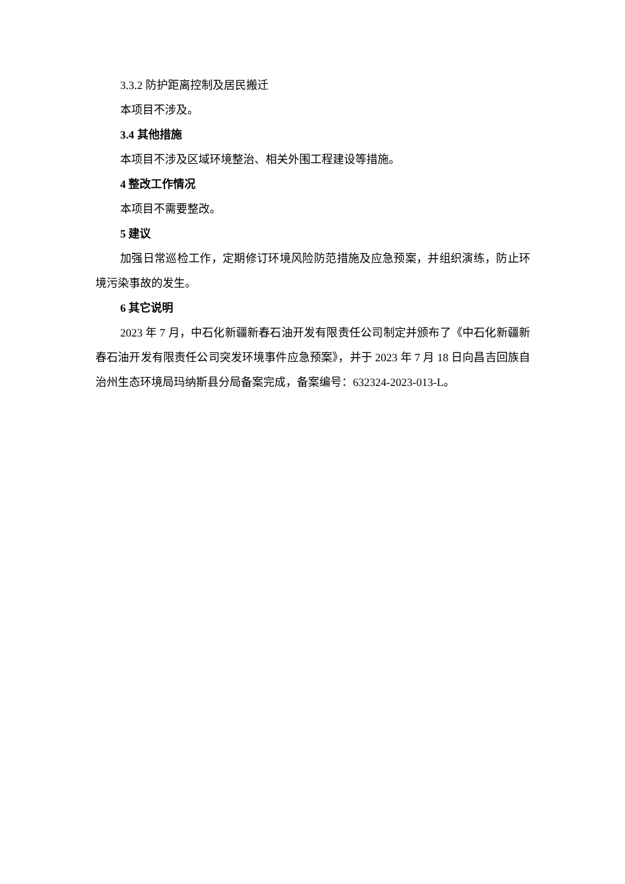3.3.2 防护距离控制及居民搬迁
本项目不涉及。
3.4 其他措施
本项目不涉及区域环境整治、相关外围工程建设等措施。
4 整改工作情况
本项目不需要整改。
5 建议
加强日常巡检工作，定期修订环境风险防范措施及应急预案，并组织演练，防止环境污染事故的发生。
6 其它说明
2023 年 7 月，中石化新疆新春石油开发有限责任公司制定并颁布了《中石化新疆新春石油开发有限责任公司突发环境事件应急预案》，并于 2023 年 7 月 18 日向昌吉回族自治州生态环境局玛纳斯县分局备案完成，备案编号：632324-2023-013-L。